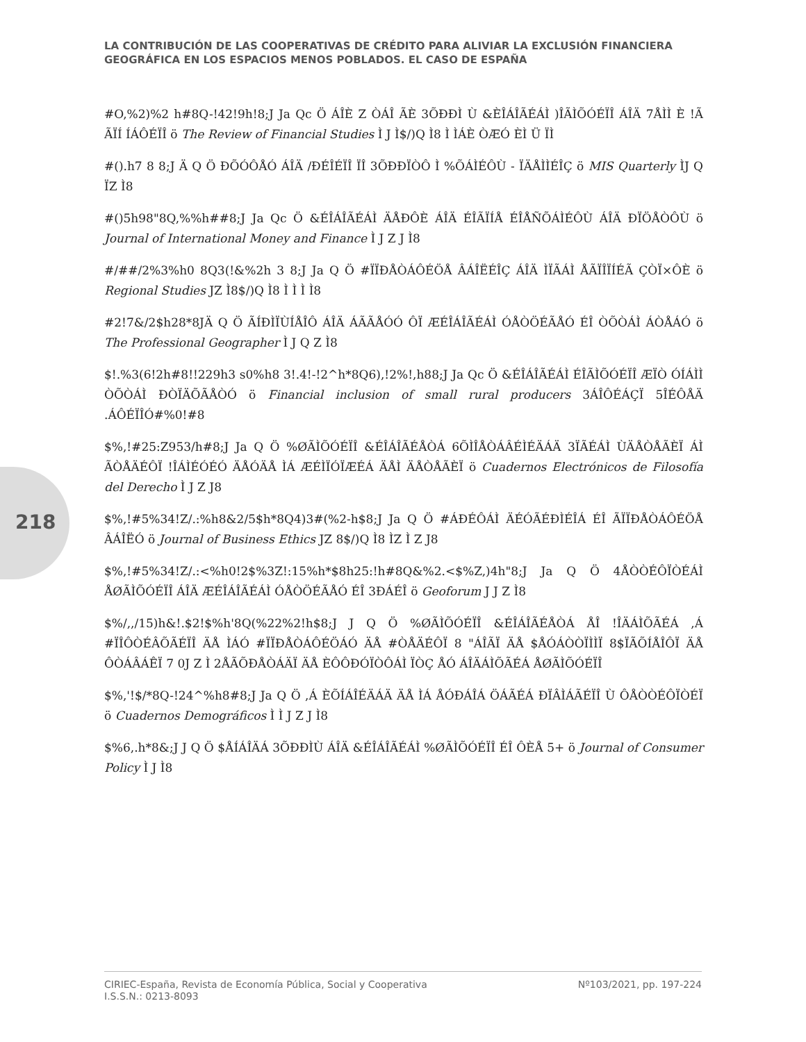LA CONTRIBUCIÓN DE LAS COOPERATIVAS DE CRÉDITO PARA ALIVIAR LA EXCLUSIÓN FINANCIERA GEOGRÁFICA EN LOS ESPACIOS MENOS POBLADOS. EL CASO DE ESPAÑA
#O,%2)%2 h#8Q-!42!9h!8;J Ja Qc Ö ÁÎÈ Z ÒÁÎ ÃÈ 3ÕÐÐÌ Ù &ÈÎÁÎÃÉÁÌ )ÎÃÌÕÓÉÏÎ ÁÎÄ 7ÅÌÌ È !Ã ÃÏÍ ÍÁÔÉÏÎ ö The Review of Financial Studies Ì J Ì$/)Q Ì8 Ì ÌÁÈ ÒÆÓ ÈÌ Ü ÏÌ
#().h7 8 8;J Ä Q Ö ÐÕÓÔÅÓ ÁÎÄ /ÐÉÎÉÏÎ ÏÎ 3ÕÐÐÏÒÔ Ì %ÕÁÌÉÔÙ - ÏÄÅÌÌÉÎÇ ö MIS Quarterly ÌJ Q ÏZ Ì8
#()5h98"8Q,%%h##8;J Ja Qc Ö &ÉÎÁÎÃÉÁÌ ÄÅÐÔÈ ÁÎÄ ÉÎÃÏÍÅ ÉÎÅÑÕÁÌÉÔÙ ÁÎÄ ÐÏÖÅÒÔÙ ö Journal of International Money and Finance Ì J Z J Ì8
#/##/2%3%h0 8Q3(!&%2h 3 8;J Ja Q Ö #ÏÏÐÅÒÁÔÉÖÅ ÂÁÎËÉÎÇ ÁÎÄ ÌÏÃÁÌ ÅÃÏÎÏÍÉÃ ÇÒÏ×ÔÈ ö Regional Studies JZ Ì8$/)Q Ì8 Ì Ì Ì Ì8
#2!7&/2$h28*8JÄ Q Ö ÃÍÐÌÏÙÍÅÎÔ ÁÎÄ ÁÃÃÅÓÓ ÔÏ ÆÉÎÁÎÃÉÁÌ ÓÅÒÖÉÃÅÓ ÉÎ ÒÕÒÁÌ ÁÒÅÁÓ ö The Professional Geographer Ì J Q Z Ì8
$!.%3(6!2h#8!!229h3 s0%h8 3!.4!-!2^h*8Q6),!2%!,h88;J Ja Qc Ö &ÉÎÁÎÃÉÁÌ ÉÎÃÌÕÓÉÏÎ ÆÏÒ ÓÍÁÌÌ ÒÕÒÁÌ ÐÒÏÄÕÃÅÒÓ ö Financial inclusion of small rural producers 3ÁÎÔÉÁÇÏ 5ÎÉÔÅÄ .ÁÔÉÏÎÓ#%0!#8
$%,!#25:Z953/h#8;J Ja Q Ö %ØÃÌÕÓÉÏÎ &ÉÎÁÎÃÉÅÒÁ 6ÕÌÎÅÒÁÂÉÌÉÄÁÄ 3ÏÃÉÁÌ ÙÄÅÒÅÃÈÏ ÁÌ ÃÒÅÄÉÔÏ !ÎÁÌÉÓÉÓ ÄÅÓÄÅ ÌÁ ÆÉÌÏÓÏÆÉÁ ÄÅÌ ÄÅÒÅÃÈÏ ö Cuadernos Electrónicos de Filosofía del Derecho Ì J Z J8
$%,!#5%34!Z/.:%h8&2/5$h*8Q4)3#(%2-h$8;J Ja Q Ö #ÁÐÉÔÁÌ ÄÉÓÃÉÐÌÉÎÁ ÉÎ ÃÏÏÐÅÒÁÔÉÖÅ ÂÁÎËÓ ö Journal of Business Ethics JZ 8$/)Q Ì8 ÌZ Ì Z J8
$%,!#5%34!Z/.:<%h0!2$%3Z!:15%h*$8h25:!h#8Q&%2.<$%Z,)4h"8;J Ja Q Ö 4ÅÒÒÉÔÏÒÉÁÌ ÅØÃÌÕÓÉÏÎ ÁÎÄ ÆÉÎÁÎÃÉÁÌ ÓÅÒÖÉÃÅÓ ÉÎ 3ÐÁÉÎ ö Geoforum J J Z Ì8
$%/,,/15)h&!.$2!$%h'8Q(%22%2!h$8;J J Q Ö %ØÃÌÕÓÉÏÎ &ÉÎÁÎÃÉÅÒÁ ÅÎ !ÎÄÁÌÕÃÉÁ ,Á #ÏÎÔÒÉÂÕÃÉÏÎ ÄÅ ÌÁÓ #ÏÏÐÅÒÁÔÉÖÁÓ ÄÅ #ÒÅÄÉÔÏ 8 "ÁÎÃÏ ÄÅ $ÅÓÁÒÒÏÌÌÏ 8$ÏÃÕÍÅÎÔÏ ÄÅ ÔÒÁÂÁÊÏ 7 0J Z Ì 2ÅÃÕÐÅÒÁÄÏ ÄÅ ÈÔÔÐÓÏÒÔÁÌ ÏÒÇ ÅÓ ÁÎÄÁÌÕÃÉÁ ÅØÃÌÕÓÉÏÎ
$%,'!$/*8Q-!24^%h8#8;J Ja Q Ö ,Á ÈÕÍÁÎÉÄÁÄ ÄÅ ÌÁ ÅÓÐÁÎÁ ÖÁÃÉÁ ÐÏÂÌÁÃÉÏÎ Ù ÔÅÒÒÉÔÏÒÉÏ ö Cuadernos Demográficos Ì Ì J Z J Ì8
$%6,.h*8&;J J Q Ö $ÅÍÁÎÄÁ 3ÕÐÐÌÙ ÁÎÄ &ÉÎÁÎÃÉÁÌ %ØÃÌÕÓÉÏÎ ÉÎ ÔÈÅ 5+ ö Journal of Consumer Policy Ì J Ì8
218
CIRIEC-España, Revista de Economía Pública, Social y Cooperativa
I.S.S.N.: 0213-8093
Nº103/2021, pp. 197-224